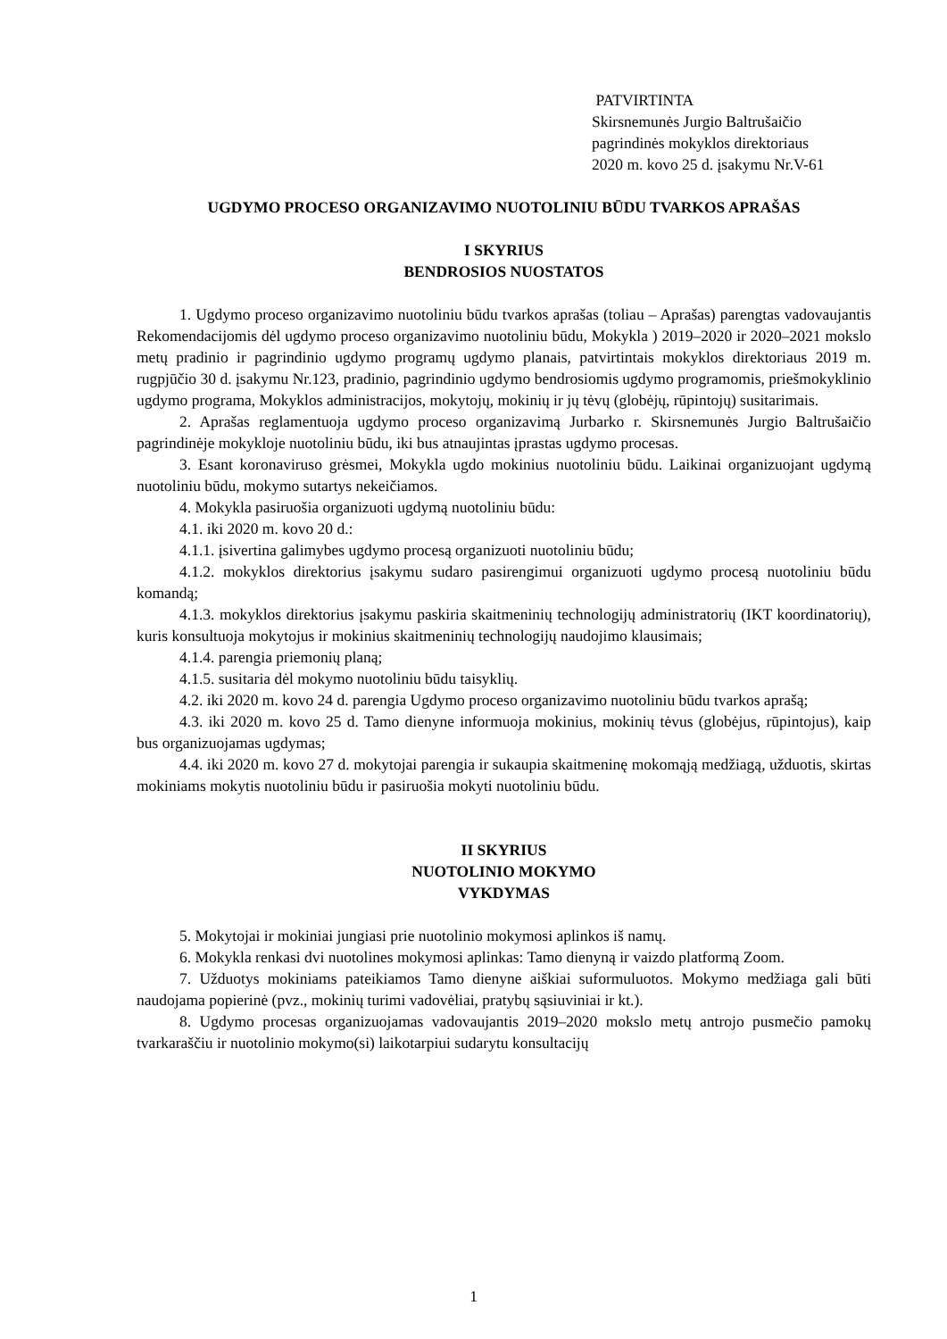PATVIRTINTA
Skirsnemunės Jurgio Baltrušaičio
pagrindinės mokyklos direktoriaus
2020 m. kovo 25 d. įsakymu Nr.V-61
UGDYMO PROCESO ORGANIZAVIMO NUOTOLINIU BŪDU TVARKOS APRAŠAS
I SKYRIUS
BENDROSIOS NUOSTATOS
1. Ugdymo proceso organizavimo nuotoliniu būdu tvarkos aprašas (toliau – Aprašas) parengtas vadovaujantis Rekomendacijomis dėl ugdymo proceso organizavimo nuotoliniu būdu, Mokykla ) 2019–2020 ir 2020–2021 mokslo metų pradinio ir pagrindinio ugdymo programų ugdymo planais, patvirtintais mokyklos direktoriaus 2019 m. rugpjūčio 30 d. įsakymu Nr.123, pradinio, pagrindinio ugdymo bendrosiomis ugdymo programomis, priešmokyklinio ugdymo programa, Mokyklos administracijos, mokytojų, mokinių ir jų tėvų (globėjų, rūpintojų) susitarimais.
2. Aprašas reglamentuoja ugdymo proceso organizavimą Jurbarko r. Skirsnemunės Jurgio Baltrušaičio pagrindinėje mokykloje nuotoliniu būdu, iki bus atnaujintas įprastas ugdymo procesas.
3. Esant koronaviruso grėsmei, Mokykla ugdo mokinius nuotoliniu būdu. Laikinai organizuojant ugdymą nuotoliniu būdu, mokymo sutartys nekeičiamos.
4. Mokykla pasiruošia organizuoti ugdymą nuotoliniu būdu:
4.1. iki 2020 m. kovo 20 d.:
4.1.1. įsivertina galimybes ugdymo procesą organizuoti nuotoliniu būdu;
4.1.2. mokyklos direktorius įsakymu sudaro pasirengimui organizuoti ugdymo procesą nuotoliniu būdu komandą;
4.1.3. mokyklos direktorius įsakymu paskiria skaitmeninių technologijų administratorių (IKT koordinatorių), kuris konsultuoja mokytojus ir mokinius skaitmeninių technologijų naudojimo klausimais;
4.1.4. parengia priemonių planą;
4.1.5. susitaria dėl mokymo nuotoliniu būdu taisyklių.
4.2. iki 2020 m. kovo 24 d. parengia Ugdymo proceso organizavimo nuotoliniu būdu tvarkos aprašą;
4.3. iki 2020 m. kovo 25 d. Tamo dienyne informuoja mokinius, mokinių tėvus (globėjus, rūpintojus), kaip bus organizuojamas ugdymas;
4.4. iki 2020 m. kovo 27 d. mokytojai parengia ir sukaupia skaitmeninę mokomąją medžiagą, užduotis, skirtas mokiniams mokytis nuotoliniu būdu ir pasiruošia mokyti nuotoliniu būdu.
II SKYRIUS
NUOTOLINIO MOKYMO
VYKDYMAS
5. Mokytojai ir mokiniai jungiasi prie nuotolinio mokymosi aplinkos iš namų.
6. Mokykla renkasi dvi nuotolines mokymosi aplinkas: Tamo dienyną ir vaizdo platformą Zoom.
7. Užduotys mokiniams pateikiamos Tamo dienyne aiškiai suformuluotos. Mokymo medžiaga gali būti naudojama popierinė (pvz., mokinių turimi vadovėliai, pratybų sąsiuviniai ir kt.).
8. Ugdymo procesas organizuojamas vadovaujantis 2019–2020 mokslo metų antrojo pusmečio pamokų tvarkaraščiu ir nuotolinio mokymo(si) laikotarpiui sudarytu konsultacijų
1